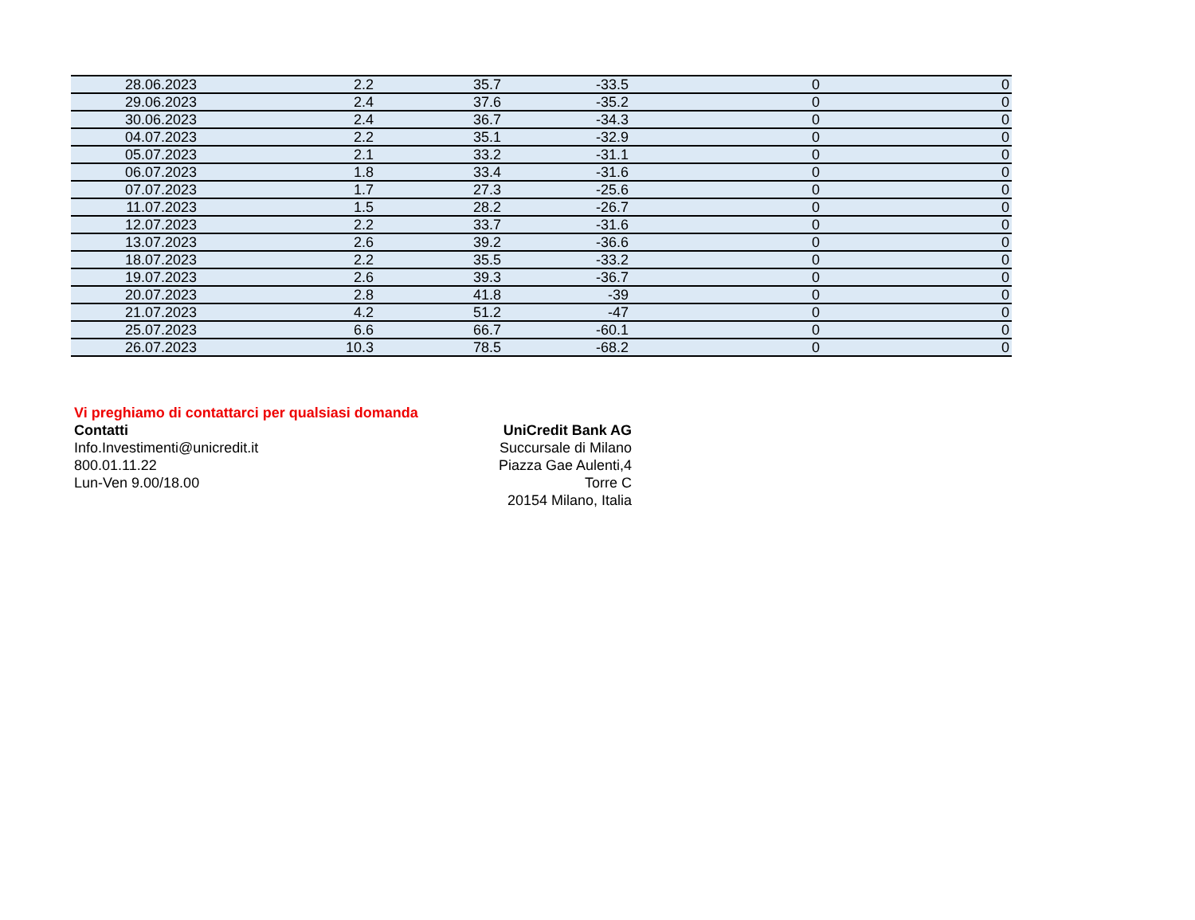| 28.06.2023 | 2.2 | 35.7 | -33.5 | 0 | 0 |
| 29.06.2023 | 2.4 | 37.6 | -35.2 | 0 | 0 |
| 30.06.2023 | 2.4 | 36.7 | -34.3 | 0 | 0 |
| 04.07.2023 | 2.2 | 35.1 | -32.9 | 0 | 0 |
| 05.07.2023 | 2.1 | 33.2 | -31.1 | 0 | 0 |
| 06.07.2023 | 1.8 | 33.4 | -31.6 | 0 | 0 |
| 07.07.2023 | 1.7 | 27.3 | -25.6 | 0 | 0 |
| 11.07.2023 | 1.5 | 28.2 | -26.7 | 0 | 0 |
| 12.07.2023 | 2.2 | 33.7 | -31.6 | 0 | 0 |
| 13.07.2023 | 2.6 | 39.2 | -36.6 | 0 | 0 |
| 18.07.2023 | 2.2 | 35.5 | -33.2 | 0 | 0 |
| 19.07.2023 | 2.6 | 39.3 | -36.7 | 0 | 0 |
| 20.07.2023 | 2.8 | 41.8 | -39 | 0 | 0 |
| 21.07.2023 | 4.2 | 51.2 | -47 | 0 | 0 |
| 25.07.2023 | 6.6 | 66.7 | -60.1 | 0 | 0 |
| 26.07.2023 | 10.3 | 78.5 | -68.2 | 0 | 0 |
Vi preghiamo di contattarci per qualsiasi domanda
Contatti
Info.Investimenti@unicredit.it
800.01.11.22
Lun-Ven 9.00/18.00
UniCredit Bank AG
Succursale di Milano
Piazza Gae Aulenti,4
Torre C
20154 Milano, Italia